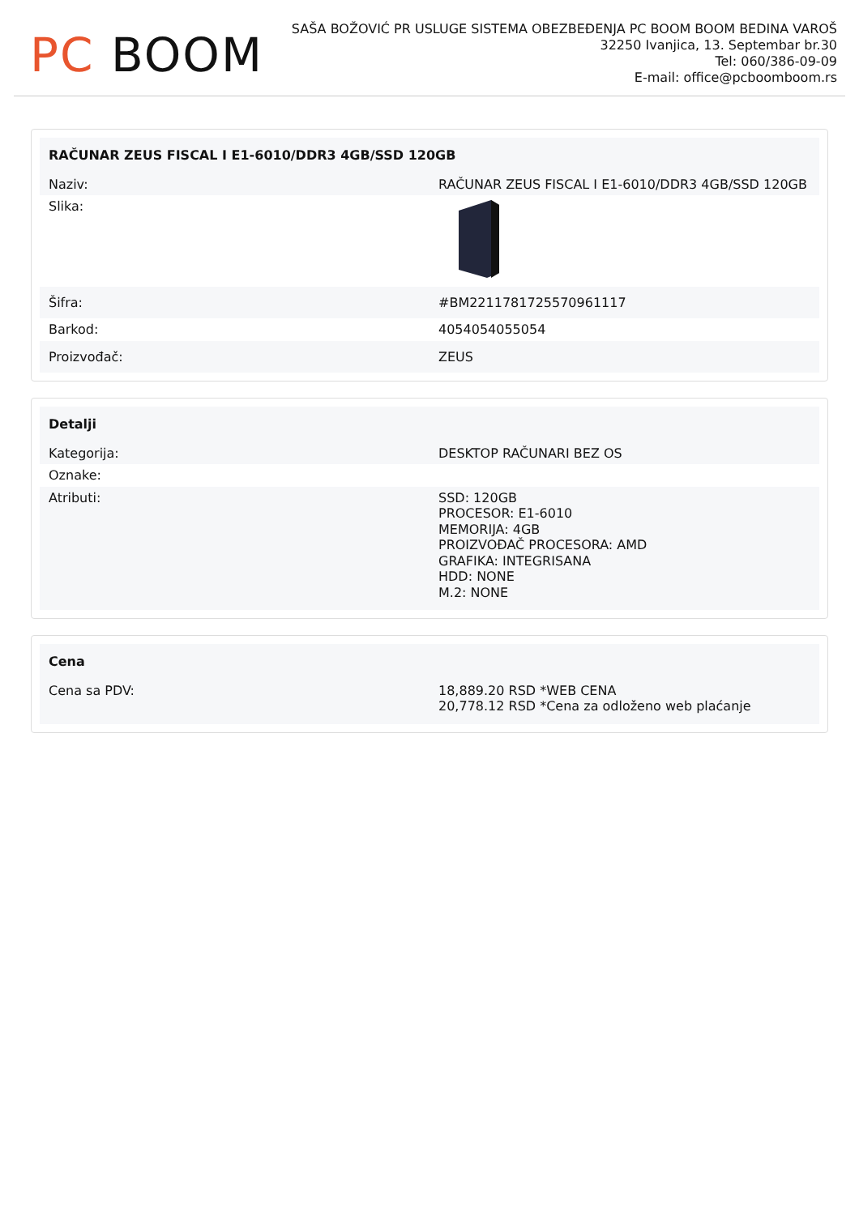PC BOOM
SAŠA BOŽOVIĆ PR USLUGE SISTEMA OBEZBEĐENJA PC BOOM BOOM BEDINA VAROŠ
32250 Ivanjica, 13. Septembar br.30
Tel: 060/386-09-09
E-mail: office@pcboomboom.rs
| RAČUNAR ZEUS FISCAL I E1-6010/DDR3 4GB/SSD 120GB | |
| --- | --- |
| Naziv: | RAČUNAR ZEUS FISCAL I E1-6010/DDR3 4GB/SSD 120GB |
| Slika: | |
| Šifra: | #BM2211781725570961117 |
| Barkod: | 4054054055054 |
| Proizvođač: | ZEUS |
| Detalji | |
| --- | --- |
| Kategorija: | DESKTOP RAČUNARI BEZ OS |
| Oznake: | |
| Atributi: | SSD: 120GB PROCESOR: E1-6010 MEMORIJA: 4GB PROIZVOĐAČ PROCESORA: AMD GRAFIKA: INTEGRISANA HDD: NONE M.2: NONE |
| Cena | |
| --- | --- |
| Cena sa PDV: | 18,889.20 RSD *WEB CENA 20,778.12 RSD *Cena za odloženo web plaćanje |